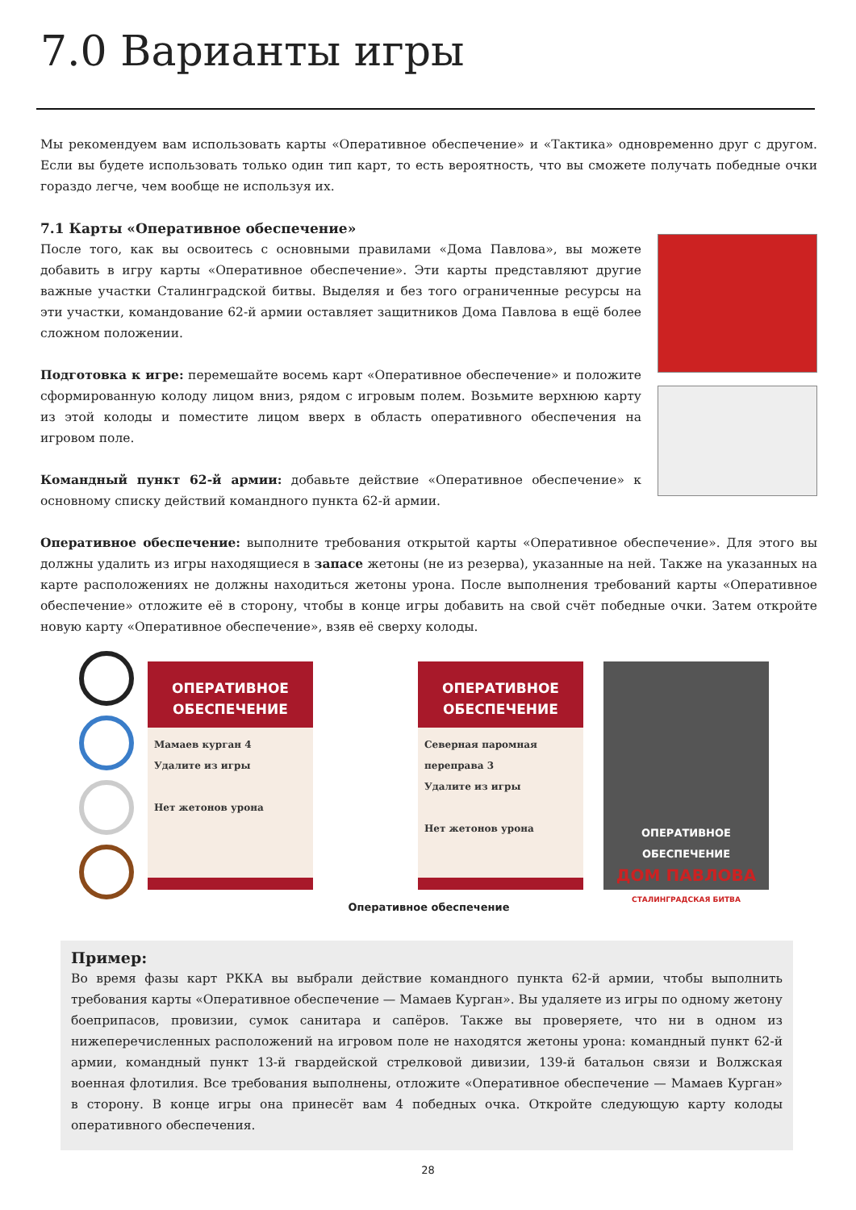7.0 Варианты игры
Мы рекомендуем вам использовать карты «Оперативное обеспечение» и «Тактика» одновременно друг с другом. Если вы будете использовать только один тип карт, то есть вероятность, что вы сможете получать победные очки гораздо легче, чем вообще не используя их.
7.1 Карты «Оперативное обеспечение»
После того, как вы освоитесь с основными правилами «Дома Павлова», вы можете добавить в игру карты «Оперативное обеспечение». Эти карты представляют другие важные участки Сталинградской битвы. Выделяя и без того ограниченные ресурсы на эти участки, командование 62-й армии оставляет защитников Дома Павлова в ещё более сложном положении.
Подготовка к игре: перемешайте восемь карт «Оперативное обеспечение» и положите сформированную колоду лицом вниз, рядом с игровым полем. Возьмите верхнюю карту из этой колоды и поместите лицом вверх в область оперативного обеспечения на игровом поле.
Командный пункт 62-й армии: добавьте действие «Оперативное обеспечение» к основному списку действий командного пункта 62-й армии.
Оперативное обеспечение: выполните требования открытой карты «Оперативное обеспечение». Для этого вы должны удалить из игры находящиеся в запасе жетоны (не из резерва), указанные на ней. Также на указанных на карте расположениях не должны находиться жетоны урона. После выполнения требований карты «Оперативное обеспечение» отложите её в сторону, чтобы в конце игры добавить на свой счёт победные очки. Затем откройте новую карту «Оперативное обеспечение», взяв её сверху колоды.
ОПЕРАТИВНОЕ
ОБЕСПЕЧЕНИЕ
Мамаев курган 4
Удалите из игры
Нет жетонов урона
ОПЕРАТИВНОЕ
ОБЕСПЕЧЕНИЕ
Северная паромная переправа 3
Удалите из игры
Нет жетонов урона
ОПЕРАТИВНОЕ ОБЕСПЕЧЕНИЕ
ДОМ ПАВЛОВА
СТАЛИНГРАДСКАЯ БИТВА
Оперативное обеспечение
Пример:
Во время фазы карт РККА вы выбрали действие командного пункта 62-й армии, чтобы выполнить требования карты «Оперативное обеспечение — Мамаев Курган». Вы удаляете из игры по одному жетону боеприпасов, провизии, сумок санитара и сапёров. Также вы проверяете, что ни в одном из нижеперечисленных расположений на игровом поле не находятся жетоны урона: командный пункт 62-й армии, командный пункт 13-й гвардейской стрелковой дивизии, 139-й батальон связи и Волжская военная флотилия. Все требования выполнены, отложите «Оперативное обеспечение — Мамаев Курган» в сторону. В конце игры она принесёт вам 4 победных очка. Откройте следующую карту колоды оперативного обеспечения.
28